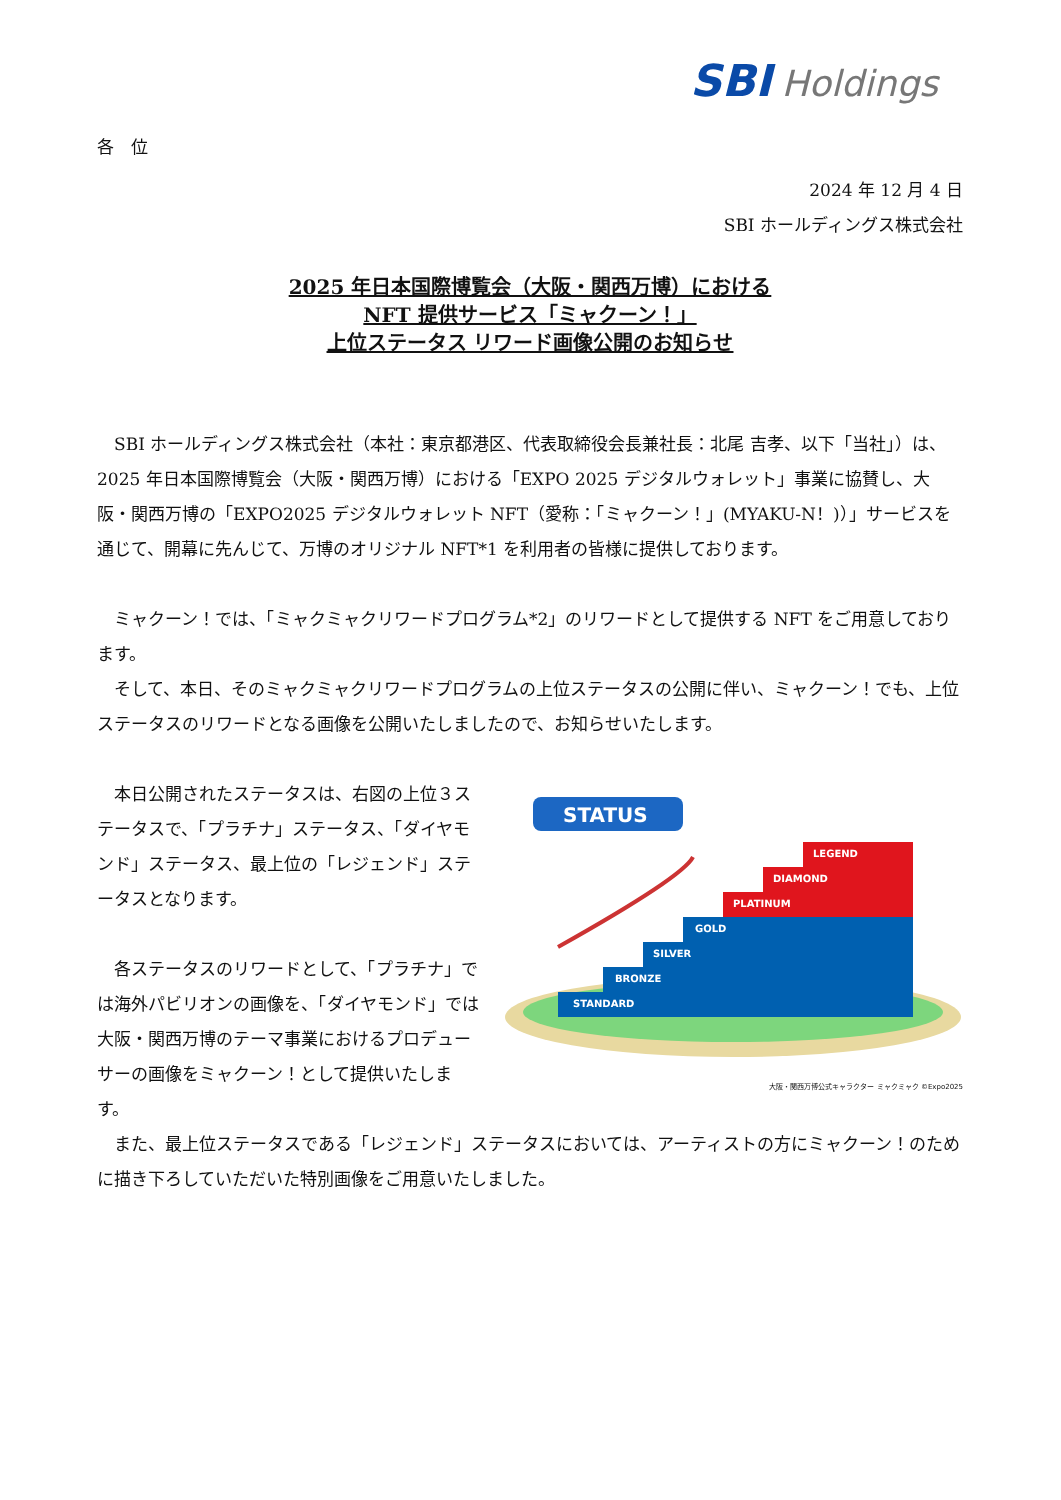SBI Holdings
各　位
2024 年 12 月 4 日
SBI ホールディングス株式会社
2025 年日本国際博覧会（大阪・関西万博）における
NFT 提供サービス「ミャクーン！」
上位ステータス リワード画像公開のお知らせ
　SBI ホールディングス株式会社（本社：東京都港区、代表取締役会長兼社長：北尾 吉孝、以下「当社」）は、2025 年日本国際博覧会（大阪・関西万博）における「EXPO 2025 デジタルウォレット」事業に協賛し、大阪・関西万博の「EXPO2025 デジタルウォレット NFT（愛称：「ミャクーン！」(MYAKU-N！)）」サービスを通じて、開幕に先んじて、万博のオリジナル NFT*1 を利用者の皆様に提供しております。
　ミャクーン！では、「ミャクミャクリワードプログラム*2」のリワードとして提供する NFT をご用意しております。
　そして、本日、そのミャクミャクリワードプログラムの上位ステータスの公開に伴い、ミャクーン！でも、上位ステータスのリワードとなる画像を公開いたしましたので、お知らせいたします。
STATUS
STANDARD
BRONZE
SILVER
GOLD
PLATINUM
DIAMOND
LEGEND
大阪・関西万博公式キャラクター ミャクミャク ©Expo2025
　本日公開されたステータスは、右図の上位３ステータスで、「プラチナ」ステータス、「ダイヤモンド」ステータス、最上位の「レジェンド」ステータスとなります。
　各ステータスのリワードとして、「プラチナ」では海外パビリオンの画像を、「ダイヤモンド」では大阪・関西万博のテーマ事業におけるプロデューサーの画像をミャクーン！として提供いたします。
　また、最上位ステータスである「レジェンド」ステータスにおいては、アーティストの方にミャクーン！のために描き下ろしていただいた特別画像をご用意いたしました。